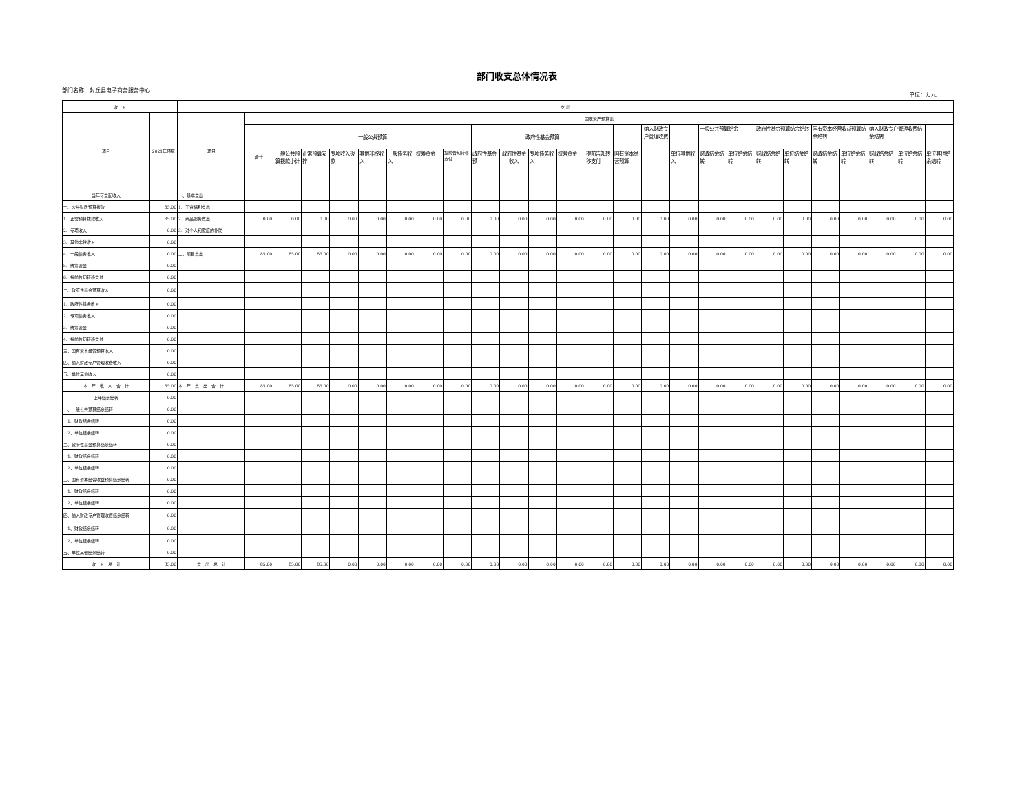部门收支总体情况表
部门名称：封丘县电子商务服务中心 单位：万元
| 收 入 | | 支 出 | | | | | | | | | | | | | | | | | | | | | | | | | |
| --- | --- | --- | --- | --- | --- | --- | --- | --- | --- | --- | --- | --- | --- | --- | --- | --- | --- | --- | --- | --- | --- | --- | --- | --- | --- | --- | --- |
| 项目 | 2021年预算 | 项目 | 固定资产预算表 | | | | | | | | | | | | | | | | | | | | | | | | |
| | | | 合计 | 一般公共预算 | | | | | | | 政府性基金预算 | | | | | 国有资本经营预算 | 纳入财政专户管理收费 | 单位其他收入 | 一般公共预算结余 | | 政府性基金预算结余结转 | | 国有资本经营收益预算结余结转 | | 纳入财政专户管理收费结余结转 | | 单位其他结余结转 |
| | | | | 一般公共预算拨款小计 | 正常预算安排 | 专项收入拨款 | 其他非税收入 | 一般债务收入 | 统筹资金 | 提前告知转移支付 | 政府性基金预 | 政府性基金收入 | 专项债务收入 | 统筹资金 | 提前告知转移支付 | | | | 财政结余结转 | 单位结余结转 | 财政结余结转 | 单位结余结转 | 财政结余结转 | 单位结余结转 | 财政结余结转 | 单位结余结转 | |
| 当年可支配收入 | | 一、基本支出 | | | | | | | | | | | | | | | | | | | | | | | | | |
| 一、公共财政预算拨款 | 85.00 | 1、工资福利支出 | | | | | | | | | | | | | | | | | | | | | | | | | |
| 1、正常预算拨款收入 | 85.00 | 2、商品服务支出 | 0.00 | 0.00 | 0.00 | 0.00 | 0.00 | 0.00 | 0.00 | 0.00 | 0.00 | 0.00 | 0.00 | 0.00 | 0.00 | 0.00 | 0.00 | 0.00 | 0.00 | 0.00 | 0.00 | 0.00 | 0.00 | 0.00 | 0.00 | 0.00 | 0.00 |
| 2、专项收入 | 0.00 | 3、对个人和家庭的补助 | | | | | | | | | | | | | | | | | | | | | | | | | |
| 3、其他非税收入 | 0.00 | | | | | | | | | | | | | | | | | | | | | | | | | | |
| 4、一般债务收入 | 0.00 | 二、项目支出 | 85.00 | 85.00 | 85.00 | 0.00 | 0.00 | 0.00 | 0.00 | 0.00 | 0.00 | 0.00 | 0.00 | 0.00 | 0.00 | 0.00 | 0.00 | 0.00 | 0.00 | 0.00 | 0.00 | 0.00 | 0.00 | 0.00 | 0.00 | 0.00 | 0.00 |
| 5、统筹资金 | 0.00 | | | | | | | | | | | | | | | | | | | | | | | | | | |
| 6、提前告知转移支付 | 0.00 | | | | | | | | | | | | | | | | | | | | | | | | | | |
| 二、政府性基金预算收入 | 0.00 | | | | | | | | | | | | | | | | | | | | | | | | | | |
| 1、政府性基金收入 | 0.00 | | | | | | | | | | | | | | | | | | | | | | | | | | |
| 2、专项债务收入 | 0.00 | | | | | | | | | | | | | | | | | | | | | | | | | | |
| 3、统筹资金 | 0.00 | | | | | | | | | | | | | | | | | | | | | | | | | | |
| 4、提前告知转移支付 | 0.00 | | | | | | | | | | | | | | | | | | | | | | | | | | |
| 三、国有资本经营预算收入 | 0.00 | | | | | | | | | | | | | | | | | | | | | | | | | | |
| 四、纳入财政专户管理收费收入 | 0.00 | | | | | | | | | | | | | | | | | | | | | | | | | | |
| 五、单位其他收入 | 0.00 | | | | | | | | | | | | | | | | | | | | | | | | | | |
| 本 年 收 入 合 计 | 85.00 | 本 年 支 出 合 计 | 85.00 | 85.00 | 85.00 | 0.00 | 0.00 | 0.00 | 0.00 | 0.00 | 0.00 | 0.00 | 0.00 | 0.00 | 0.00 | 0.00 | 0.00 | 0.00 | 0.00 | 0.00 | 0.00 | 0.00 | 0.00 | 0.00 | 0.00 | 0.00 | 0.00 |
| 上年结余结转 | 0.00 | | | | | | | | | | | | | | | | | | | | | | | | | | |
| 一、一般公共预算结余结转 | 0.00 | | | | | | | | | | | | | | | | | | | | | | | | | | |
| 1、财政结余结转 | 0.00 | | | | | | | | | | | | | | | | | | | | | | | | | | |
| 2、单位结余结转 | 0.00 | | | | | | | | | | | | | | | | | | | | | | | | | | |
| 二、政府性基金预算结余结转 | 0.00 | | | | | | | | | | | | | | | | | | | | | | | | | | |
| 1、财政结余结转 | 0.00 | | | | | | | | | | | | | | | | | | | | | | | | | | |
| 2、单位结余结转 | 0.00 | | | | | | | | | | | | | | | | | | | | | | | | | | |
| 三、国有资本经营收益预算结余结转 | 0.00 | | | | | | | | | | | | | | | | | | | | | | | | | | |
| 1、财政结余结转 | 0.00 | | | | | | | | | | | | | | | | | | | | | | | | | | |
| 2、单位结余结转 | 0.00 | | | | | | | | | | | | | | | | | | | | | | | | | | |
| 四、纳入财政专户管理收费结余结转 | 0.00 | | | | | | | | | | | | | | | | | | | | | | | | | | |
| 1、财政结余结转 | 0.00 | | | | | | | | | | | | | | | | | | | | | | | | | | |
| 2、单位结余结转 | 0.00 | | | | | | | | | | | | | | | | | | | | | | | | | | |
| 五、单位其他结余结转 | 0.00 | | | | | | | | | | | | | | | | | | | | | | | | | | |
| 收 入 总 计 | 85.00 | 支 出 总 计 | 85.00 | 85.00 | 85.00 | 0.00 | 0.00 | 0.00 | 0.00 | 0.00 | 0.00 | 0.00 | 0.00 | 0.00 | 0.00 | 0.00 | 0.00 | 0.00 | 0.00 | 0.00 | 0.00 | 0.00 | 0.00 | 0.00 | 0.00 | 0.00 | 0.00 |